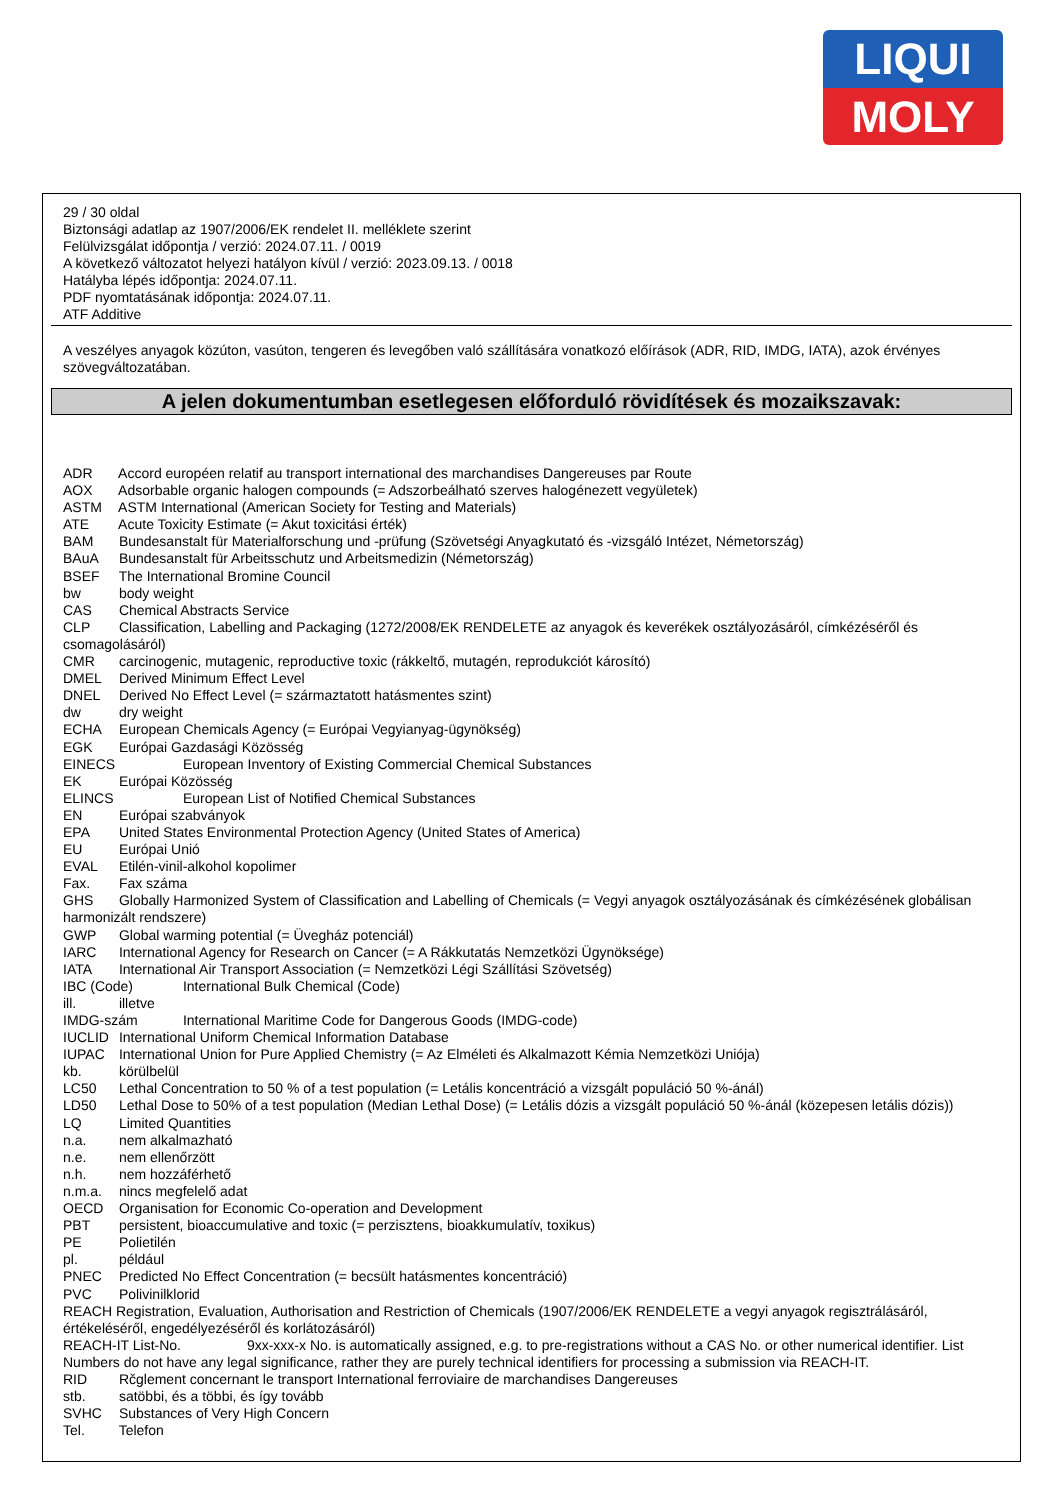LIQUI
MOLY
29 / 30 oldal
Biztonsági adatlap az 1907/2006/EK rendelet II. melléklete szerint
Felülvizsgálat időpontja / verzió: 2024.07.11. / 0019
A következő változatot helyezi hatályon kívül / verzió: 2023.09.13. / 0018
Hatályba lépés időpontja: 2024.07.11.
PDF nyomtatásának időpontja: 2024.07.11.
ATF Additive
A veszélyes anyagok közúton, vasúton, tengeren és levegőben való szállítására vonatkozó előírások (ADR, RID, IMDG, IATA), azok érvényes szövegváltozatában.
A jelen dokumentumban esetlegesen előforduló rövidítések és mozaikszavak:
ADR Accord européen relatif au transport international des marchandises Dangereuses par Route
AOX Adsorbable organic halogen compounds (= Adszorbeálható szerves halogénezett vegyületek)
ASTM ASTM International (American Society for Testing and Materials)
ATE Acute Toxicity Estimate (= Akut toxicitási érték)
BAM Bundesanstalt für Materialforschung und -prüfung (Szövetségi Anyagkutató és -vizsgáló Intézet, Németország)
BAuA Bundesanstalt für Arbeitsschutz und Arbeitsmedizin (Németország)
BSEF The International Bromine Council
bw body weight
CAS Chemical Abstracts Service
CLP Classification, Labelling and Packaging (1272/2008/EK RENDELETE az anyagok és keverékek osztályozásáról, címkézéséről és csomagolásáról)
CMR carcinogenic, mutagenic, reproductive toxic (rákkeltő, mutagén, reprodukciót károsító)
DMEL Derived Minimum Effect Level
DNEL Derived No Effect Level (= származtatott hatásmentes szint)
dw dry weight
ECHA European Chemicals Agency (= Európai Vegyianyag-ügynökség)
EGK Európai Gazdasági Közösség
EINECS European Inventory of Existing Commercial Chemical Substances
EK Európai Közösség
ELINCS European List of Notified Chemical Substances
EN Európai szabványok
EPA United States Environmental Protection Agency (United States of America)
EU Európai Unió
EVAL Etilén-vinil-alkohol kopolimer
Fax. Fax száma
GHS Globally Harmonized System of Classification and Labelling of Chemicals (= Vegyi anyagok osztályozásának és címkézésének globálisan harmonizált rendszere)
GWP Global warming potential (= Üvegház potenciál)
IARC International Agency for Research on Cancer (= A Rákkutatás Nemzetközi Ügynöksége)
IATA International Air Transport Association (= Nemzetközi Légi Szállítási Szövetség)
IBC (Code) International Bulk Chemical (Code)
ill. illetve
IMDG-szám International Maritime Code for Dangerous Goods (IMDG-code)
IUCLID International Uniform Chemical Information Database
IUPAC International Union for Pure Applied Chemistry (= Az Elméleti és Alkalmazott Kémia Nemzetközi Uniója)
kb. körülbelül
LC50 Lethal Concentration to 50 % of a test population (= Letális koncentráció a vizsgált populáció 50 %-ánál)
LD50 Lethal Dose to 50% of a test population (Median Lethal Dose) (= Letális dózis a vizsgált populáció 50 %-ánál (közepesen letális dózis))
LQ Limited Quantities
n.a. nem alkalmazható
n.e. nem ellenőrzött
n.h. nem hozzáférhető
n.m.a. nincs megfelelő adat
OECD Organisation for Economic Co-operation and Development
PBT persistent, bioaccumulative and toxic (= perzisztens, bioakkumulatív, toxikus)
PE Polietilén
pl. például
PNEC Predicted No Effect Concentration (= becsült hatásmentes koncentráció)
PVC Polivinilklorid
REACH Registration, Evaluation, Authorisation and Restriction of Chemicals (1907/2006/EK RENDELETE a vegyi anyagok regisztrálásáról, értékeléséről, engedélyezéséről és korlátozásáról)
REACH-IT List-No. 9xx-xxx-x No. is automatically assigned, e.g. to pre-registrations without a CAS No. or other numerical identifier. List Numbers do not have any legal significance, rather they are purely technical identifiers for processing a submission via REACH-IT.
RID Rčglement concernant le transport International ferroviaire de marchandises Dangereuses
stb. satöbbi, és a többi, és így tovább
SVHC Substances of Very High Concern
Tel. Telefon